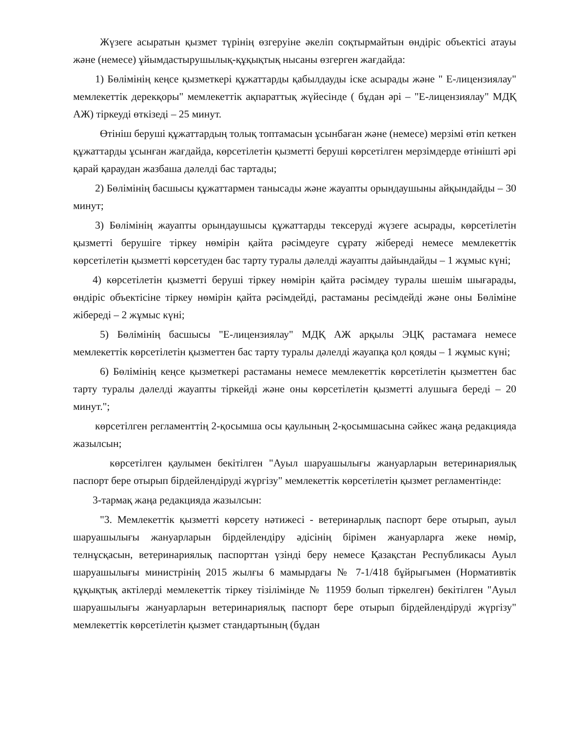Жүзеге асыратын қызмет түрінің өзгеруіне әкеліп соқтырмайтын өндіріс объектісі атауы және (немесе) ұйымдастырушылық-құқықтық нысаны өзгерген жағдайда:
1) Бөлімінің кеңсе қызметкері құжаттарды қабылдауды іске асырады және " Е-лицензиялау" мемлекеттік дерекқоры" мемлекеттік ақпараттық жүйесінде ( бұдан әрі – "Е-лицензиялау" МДҚ АЖ) тіркеуді өткізеді – 25 минут.
Өтініш беруші құжаттардың толық топтамасын ұсынбаған және (немесе) мерзімі өтіп кеткен құжаттарды ұсынған жағдайда, көрсетілетін қызметті беруші көрсетілген мерзімдерде өтінішті әрі қарай қараудан жазбаша дәлелді бас тартады;
2) Бөлімінің басшысы құжаттармен танысады және жауапты орындаушыны айқындайды – 30 минут;
3) Бөлімінің жауапты орындаушысы құжаттарды тексеруді жүзеге асырады, көрсетілетін қызметті берушіге тіркеу нөмірін қайта рәсімдеуге сұрату жібереді немесе мемлекеттік көрсетілетін қызметті көрсетуден бас тарту туралы дәлелді жауапты дайындайды – 1 жұмыс күні;
4) көрсетілетін қызметті беруші тіркеу нөмірін қайта рәсімдеу туралы шешім шығарады, өндіріс объектісіне тіркеу нөмірін қайта рәсімдейді, растаманы ресімдейді және оны Бөліміне жібереді – 2 жұмыс күні;
5) Бөлімінің басшысы "Е-лицензиялау" МДҚ АЖ арқылы ЭЦҚ растамаға немесе мемлекеттік көрсетілетін қызметтен бас тарту туралы дәлелді жауапқа қол қояды – 1 жұмыс күні;
6) Бөлімінің кеңсе қызметкері растаманы немесе мемлекеттік көрсетілетін қызметтен бас тарту туралы дәлелді жауапты тіркейді және оны көрсетілетін қызметті алушыға береді – 20 минут.";
көрсетілген регламенттің 2-қосымша осы қаулының 2-қосымшасына сәйкес жаңа редакцияда жазылсын;
көрсетілген қаулымен бекітілген "Ауыл шаруашылығы жануарларын ветеринариялық паспорт бере отырып бірдейлендіруді жүргізу" мемлекеттік көрсетілетін қызмет регламентінде:
3-тармақ жаңа редакцияда жазылсын:
"3. Мемлекеттік қызметті көрсету нәтижесі - ветеринарлық паспорт бере отырып, ауыл шаруашылығы жануарларын бірдейлендіру әдісінің бірімен жануарларға жеке нөмір, телнұсқасын, ветеринариялық паспорттан үзінді беру немесе Қазақстан Республикасы Ауыл шаруашылығы министрінің 2015 жылғы 6 мамырдағы № 7-1/418 бұйрығымен (Нормативтік құқықтық актілерді мемлекеттік тіркеу тізілімінде № 11959 болып тіркелген) бекітілген "Ауыл шаруашылығы жануарларын ветеринариялық паспорт бере отырып бірдейлендіруді жүргізу" мемлекеттік көрсетілетін қызмет стандартының (бұдан